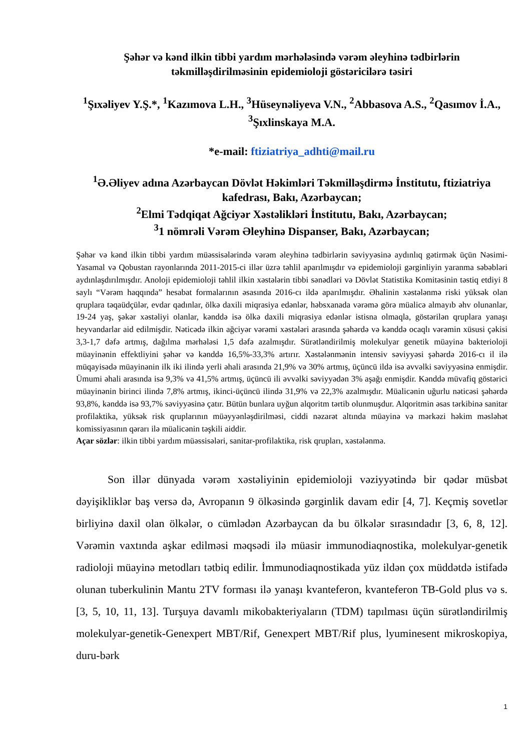Şəhər və kənd ilkin tibbi yardım mərhələsində vərəm əleyhinə tədbirlərin təkmilləşdirilməsinin epidemioloji göstəricilərə təsiri
<sup>1</sup> Şıxəliyev Y.Ş.*, <sup>1</sup>Kazımova L.H., <sup>3</sup>Hüseynəliyeva V.N., <sup>2</sup>Abbasova A.S., <sup>2</sup>Qasımov İ.A., <sup>3</sup>Şıxlinskaya M.A.
*e-mail: ftiziatriya_adhti@mail.ru
<sup>1</sup> Ə.Əliyev adına Azərbaycan Dövlət Həkimləri Təkmilləşdirmə İnstitutu, ftiziatriya kafedrası, Bakı, Azərbaycan;
<sup>2</sup> Elmi Tədqiqat Ağciyər Xəstəlikləri İnstitutu, Bakı, Azərbaycan;
<sup>3</sup> 1 nömrəli Vərəm Əleyhinə Dispanser, Bakı, Azərbaycan;
Şəhər və kənd ilkin tibbi yardım müəssisələrində vərəm əleyhinə tədbirlərin səviyyəsinə aydınlıq gətirmək üçün Nəsimi-Yasamal və Qobustan rayonlarında 2011-2015-ci illər üzrə təhlil aparılmışdır və epidemioloji gərginliyin yaranma səbəbləri aydınlaşdırılmışdır. Anoloji epidemioloji təhlil ilkin xəstələrin tibbi sənədləri və Dövlət Statistika Komitəsinin təstiq etdiyi 8 saylı “Vərəm haqqında” hesabat formalarının əsasında 2016-cı ildə aparılmışdır. Əhalinin xəstələnmə riski yüksək olan qruplara təqaüdçülər, evdar qadınlar, ölkə daxili miqrasiya edənlər, həbsxanada vərəmə görə müalicə almayıb əhv olunanlar, 19-24 yaş, şəkər xəstəliyi olanlar, kənddə isə ölkə daxili miqrasiya edənlər istisna olmaqla, göstərilən qruplara yanaşı heyvandarlar aid edilmişdir. Nəticədə ilkin ağciyər vərəmi xəstələri arasında şəhərdə və kənddə ocaqlı vərəmin xüsusi çəkisi 3,3-1,7 dəfə artmış, dağılma mərhələsi 1,5 dəfə azalmışdır. Sürətləndirilmiş molekulyar genetik müayinə bakterioloji müayinənin effektliyini şəhər və kənddə 16,5%-33,3% artırır. Xəstələnmənin intensiv səviyyəsi şəhərdə 2016-cı il ilə müqayisədə müayinənin ilk iki ilində yerli əhali arasında 21,9% və 30% artmış, üçüncü ildə isə əvvəlki səviyyəsinə enmişdir. Ümumi əhali arasında isə 9,3% və 41,5% artmış, üçüncü ili əvvəlki səviyyədən 3% aşağı enmişdir. Kənddə müvafiq göstərici müayinənin birinci ilində 7,8% artmış, ikinci-üçüncü ilində 31,9% və 22,3% azalmışdır. Müalicənin uğurlu nəticəsi şəhərdə 93,8%, kənddə isə 93,7% səviyyəsinə çatır. Bütün bunlara uyğun alqoritm tərtib olunmuşdur. Alqoritmin əsas tərkibinə sanitar profilaktika, yüksək risk qruplarının müəyyənləşdirilməsi, ciddi nəzarət altında müayinə və mərkəzi həkim məsləhət komissiyasının qərarı ilə müalicənin təşkili aiddir.
Açar sözlər: ilkin tibbi yardım müəssisələri, sanitar-profilaktika, risk qrupları, xəstələnmə.
Son illər dünyada vərəm xəstəliyinin epidemioloji vəziyyətində bir qədər müsbət dəyişikliklər baş versə də, Avropanın 9 ölkəsində gərginlik davam edir [4, 7]. Keçmiş sovetlər birliyinə daxil olan ölkələr, o cümlədən Azərbaycan da bu ölkələr sırasındadır [3, 6, 8, 12]. Vərəmin vaxtında aşkar edilməsi məqsədi ilə müasir immunodiaqnostika, molekulyar-genetik radioloji müayinə metodları tətbiq edilir. İmmunodiaqnostikada yüz ildən çox müddətdə istifadə olunan tuberkulinin Mantu 2TV forması ilə yanaşı kvanteferon, kvanteferon TB-Gold plus və s. [3, 5, 10, 11, 13]. Turşuya davamlı mikobakteriyaların (TDM) tapılması üçün sürətləndirilmiş molekulyar-genetik-Genexpert MBT/Rif, Genexpert MBT/Rif plus, lyuminesent mikroskopiya, duru-bərk
1